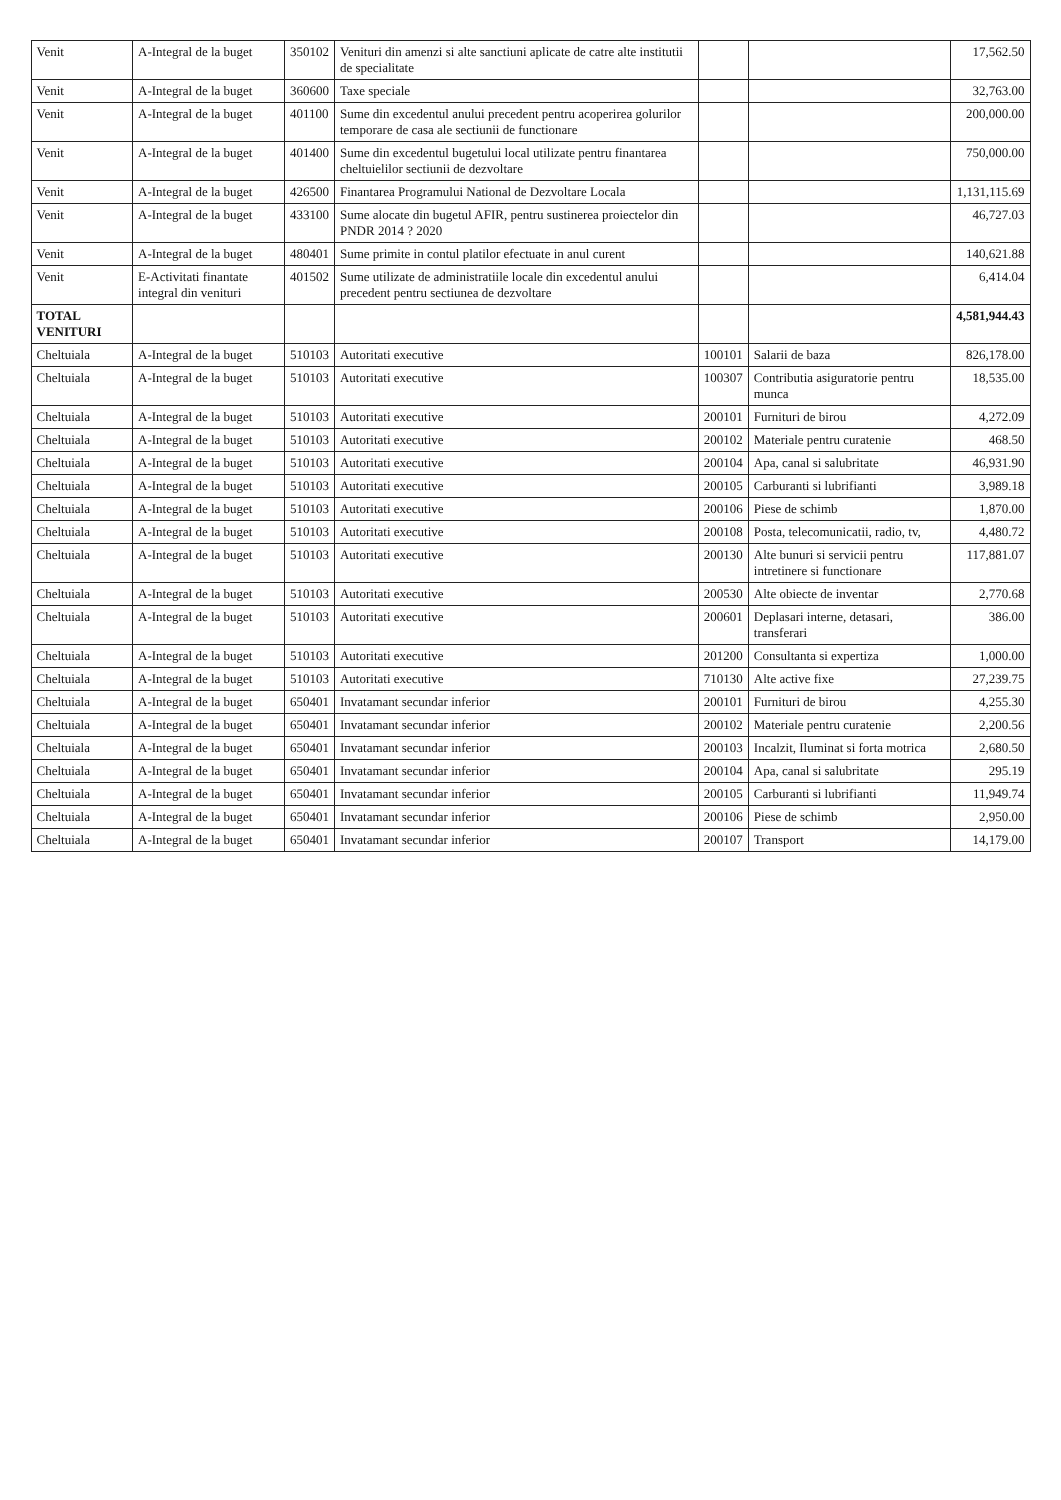| Venit | A-Integral de la buget | 350102 | Venituri din amenzi si alte sanctiuni aplicate de catre alte institutii de specialitate | | | 17,562.50 |
| Venit | A-Integral de la buget | 360600 | Taxe speciale | | | 32,763.00 |
| Venit | A-Integral de la buget | 401100 | Sume din excedentul anului precedent pentru acoperirea golurilor temporare de casa ale sectiunii de functionare | | | 200,000.00 |
| Venit | A-Integral de la buget | 401400 | Sume din excedentul bugetului local utilizate pentru finantarea cheltuielilor sectiunii de dezvoltare | | | 750,000.00 |
| Venit | A-Integral de la buget | 426500 | Finantarea Programului National de Dezvoltare Locala | | | 1,131,115.69 |
| Venit | A-Integral de la buget | 433100 | Sume alocate din bugetul AFIR, pentru sustinerea proiectelor din PNDR 2014 ? 2020 | | | 46,727.03 |
| Venit | A-Integral de la buget | 480401 | Sume primite in contul platilor efectuate in anul curent | | | 140,621.88 |
| Venit | E-Activitati finantate integral din venituri | 401502 | Sume utilizate de administratiile locale din excedentul anului precedent pentru sectiunea de dezvoltare | | | 6,414.04 |
| TOTAL VENITURI | | | | | | 4,581,944.43 |
| Cheltuiala | A-Integral de la buget | 510103 | Autoritati executive | 100101 | Salarii de baza | 826,178.00 |
| Cheltuiala | A-Integral de la buget | 510103 | Autoritati executive | 100307 | Contributia asiguratorie pentru munca | 18,535.00 |
| Cheltuiala | A-Integral de la buget | 510103 | Autoritati executive | 200101 | Furnituri de birou | 4,272.09 |
| Cheltuiala | A-Integral de la buget | 510103 | Autoritati executive | 200102 | Materiale pentru curatenie | 468.50 |
| Cheltuiala | A-Integral de la buget | 510103 | Autoritati executive | 200104 | Apa, canal si salubritate | 46,931.90 |
| Cheltuiala | A-Integral de la buget | 510103 | Autoritati executive | 200105 | Carburanti si lubrifianti | 3,989.18 |
| Cheltuiala | A-Integral de la buget | 510103 | Autoritati executive | 200106 | Piese de schimb | 1,870.00 |
| Cheltuiala | A-Integral de la buget | 510103 | Autoritati executive | 200108 | Posta, telecomunicatii, radio, tv, | 4,480.72 |
| Cheltuiala | A-Integral de la buget | 510103 | Autoritati executive | 200130 | Alte bunuri si servicii pentru intretinere si functionare | 117,881.07 |
| Cheltuiala | A-Integral de la buget | 510103 | Autoritati executive | 200530 | Alte obiecte de inventar | 2,770.68 |
| Cheltuiala | A-Integral de la buget | 510103 | Autoritati executive | 200601 | Deplasari interne, detasari, transferari | 386.00 |
| Cheltuiala | A-Integral de la buget | 510103 | Autoritati executive | 201200 | Consultanta si expertiza | 1,000.00 |
| Cheltuiala | A-Integral de la buget | 510103 | Autoritati executive | 710130 | Alte active fixe | 27,239.75 |
| Cheltuiala | A-Integral de la buget | 650401 | Invatamant secundar inferior | 200101 | Furnituri de birou | 4,255.30 |
| Cheltuiala | A-Integral de la buget | 650401 | Invatamant secundar inferior | 200102 | Materiale pentru curatenie | 2,200.56 |
| Cheltuiala | A-Integral de la buget | 650401 | Invatamant secundar inferior | 200103 | Incalzit, Iluminat si forta motrica | 2,680.50 |
| Cheltuiala | A-Integral de la buget | 650401 | Invatamant secundar inferior | 200104 | Apa, canal si salubritate | 295.19 |
| Cheltuiala | A-Integral de la buget | 650401 | Invatamant secundar inferior | 200105 | Carburanti si lubrifianti | 11,949.74 |
| Cheltuiala | A-Integral de la buget | 650401 | Invatamant secundar inferior | 200106 | Piese de schimb | 2,950.00 |
| Cheltuiala | A-Integral de la buget | 650401 | Invatamant secundar inferior | 200107 | Transport | 14,179.00 |